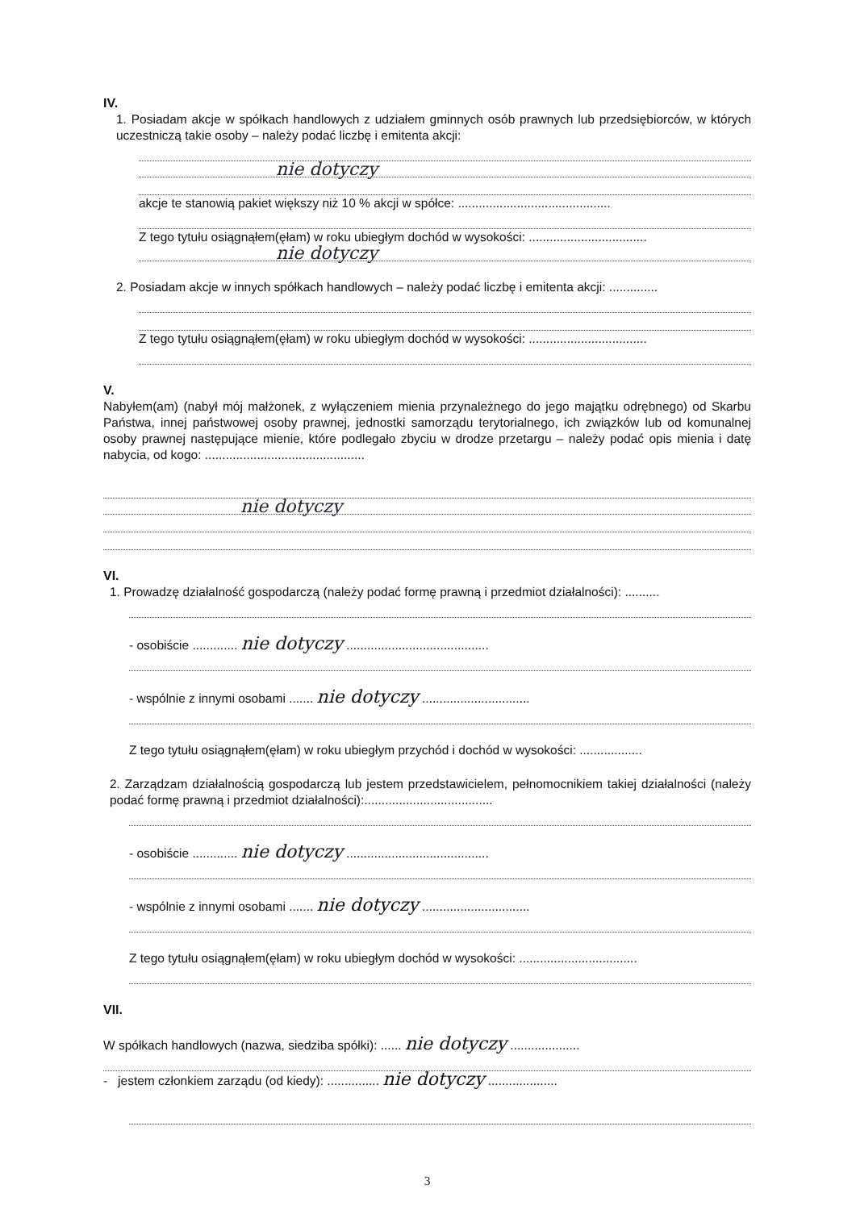IV.
1. Posiadam akcje w spółkach handlowych z udziałem gminnych osób prawnych lub przedsiębiorców, w których uczestniczą takie osoby – należy podać liczbę i emitenta akcji:
nie dotyczy
akcje te stanowią pakiet większy niż 10 % akcji w spółce: ............................................
Z tego tytułu osiągnąłem(ęłam) w roku ubiegłym dochód w wysokości: ..................................
nie dotyczy
2. Posiadam akcje w innych spółkach handlowych – należy podać liczbę i emitenta akcji: ..............
Z tego tytułu osiągnąłem(ęłam) w roku ubiegłym dochód w wysokości: ..................................
V.
Nabyłem(am) (nabył mój małżonek, z wyłączeniem mienia przynależnego do jego majątku odrębnego) od Skarbu Państwa, innej państwowej osoby prawnej, jednostki samorządu terytorialnego, ich związków lub od komunalnej osoby prawnej następujące mienie, które podlegało zbyciu w drodze przetargu – należy podać opis mienia i datę nabycia, od kogo: ..............................................
nie dotyczy
VI.
1. Prowadzę działalność gospodarczą (należy podać formę prawną i przedmiot działalności): ..........
- osobiście ............. nie dotyczy .........................................
- wspólnie z innymi osobami ....... nie dotyczy ...............................
Z tego tytułu osiągnąłem(ęłam) w roku ubiegłym przychód i dochód w wysokości: ..................
2. Zarządzam działalnością gospodarczą lub jestem przedstawicielem, pełnomocnikiem takiej działalności (należy podać formę prawną i przedmiot działalności):.....................................
- osobiście ............. nie dotyczy .........................................
- wspólnie z innymi osobami ....... nie dotyczy ...............................
Z tego tytułu osiągnąłem(ęłam) w roku ubiegłym dochód w wysokości: ..................................
VII.
W spółkach handlowych (nazwa, siedziba spółki): ...... nie dotyczy ....................
- jestem członkiem zarządu (od kiedy): ............... nie dotyczy ....................
3